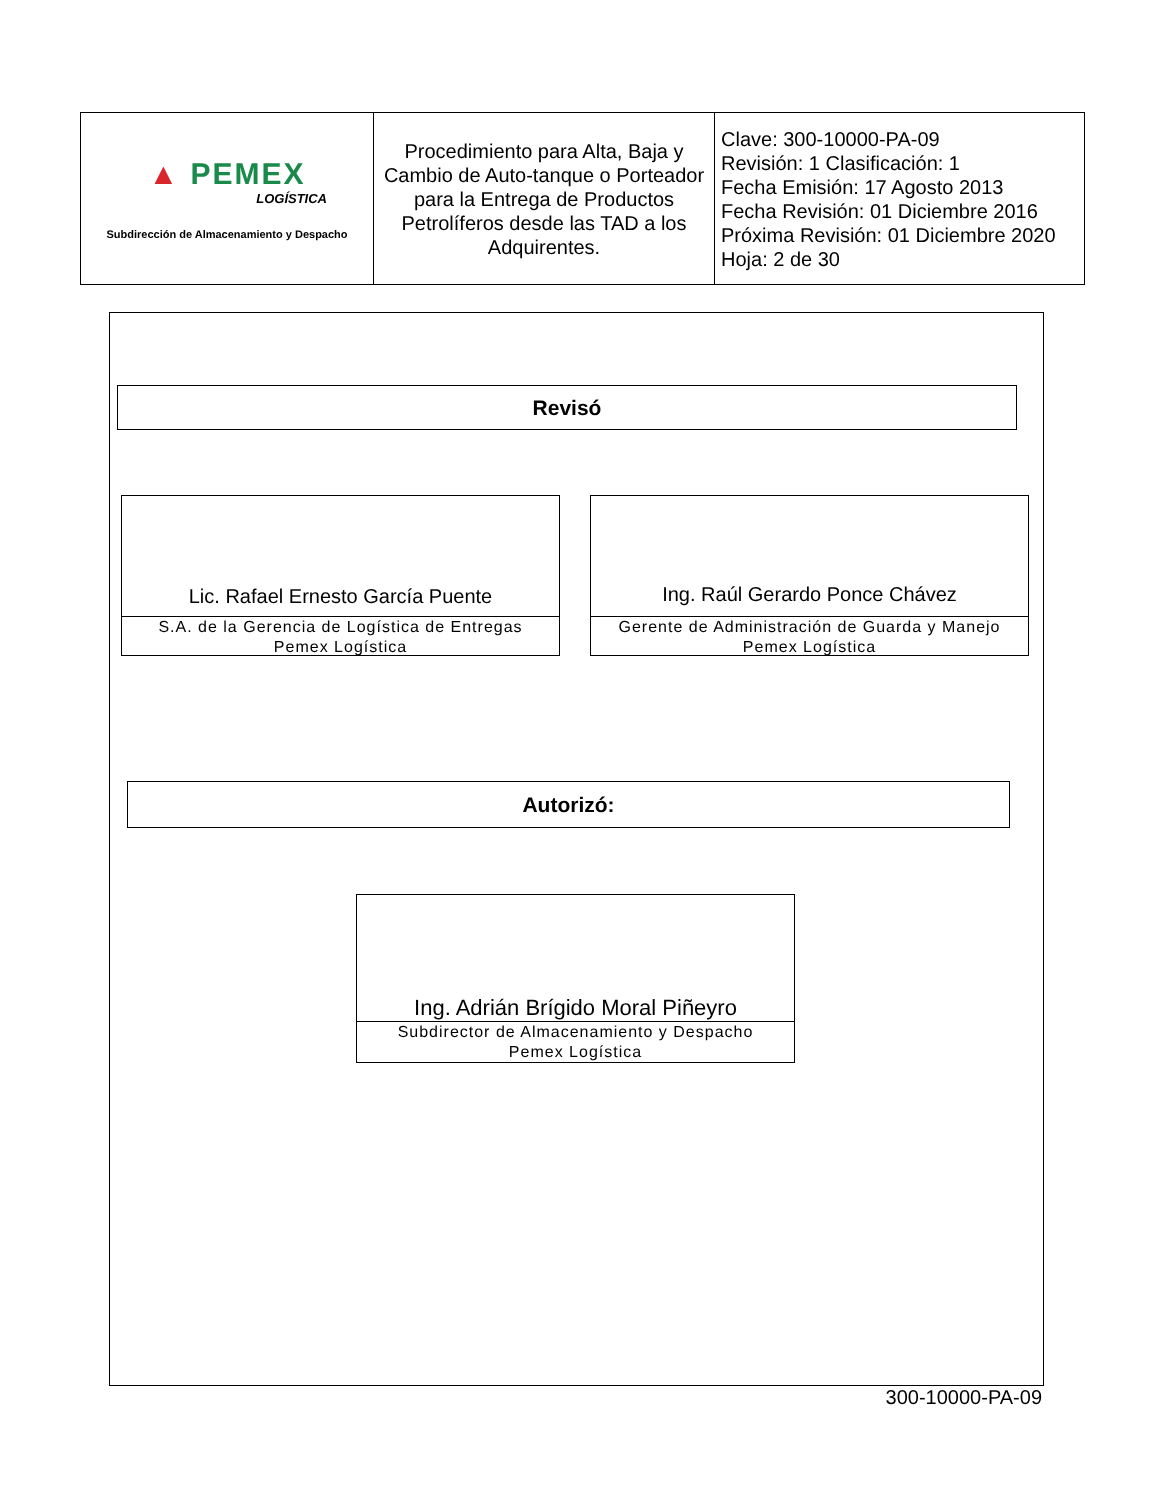| ▲ PEMEX LOGÍSTICA Subdirección de Almacenamiento y Despacho | Procedimiento para Alta, Baja y Cambio de Auto-tanque o Porteador para la Entrega de Productos Petrolíferos desde las TAD a los Adquirentes. | Clave: 300-10000-PA-09 Revisión: 1 Clasificación: 1 Fecha Emisión: 17 Agosto 2013 Fecha Revisión: 01 Diciembre 2016 Próxima Revisión: 01 Diciembre 2020 Hoja: 2 de 30 |
Revisó
Lic. Rafael Ernesto García Puente
S.A. de la Gerencia de Logística de Entregas
Pemex Logística
Ing. Raúl Gerardo Ponce Chávez
Gerente de Administración de Guarda y Manejo
Pemex Logística
Autorizó:
Ing. Adrián Brígido Moral Piñeyro
Subdirector de Almacenamiento y Despacho
Pemex Logística
300-10000-PA-09